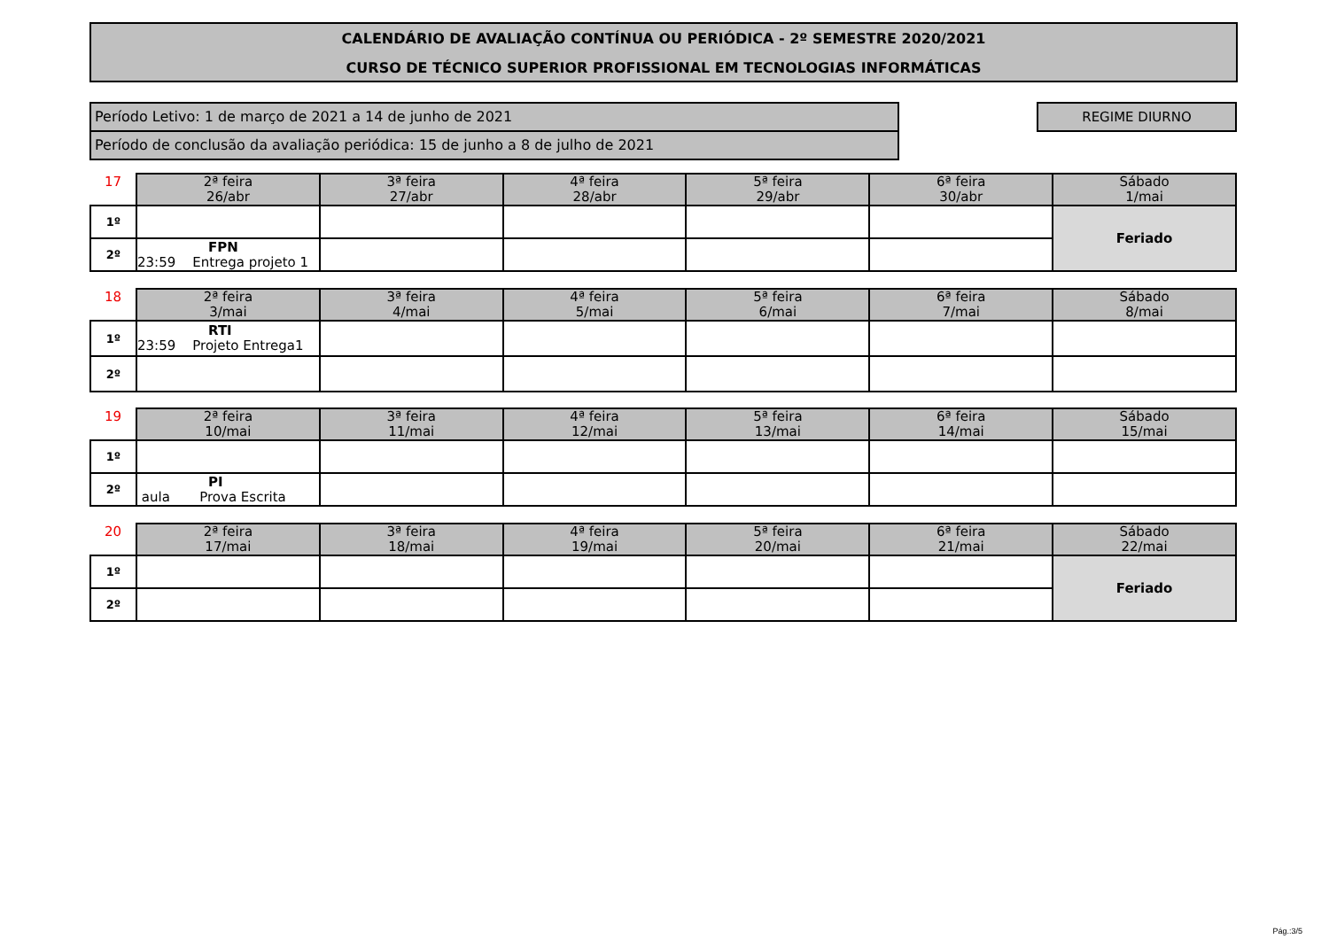CALENDÁRIO DE AVALIAÇÃO CONTÍNUA OU PERIÓDICA - 2º SEMESTRE 2020/2021
CURSO DE TÉCNICO SUPERIOR PROFISSIONAL EM TECNOLOGIAS INFORMÁTICAS
Período Letivo: 1 de março de 2021 a 14 de junho de 2021
Período de conclusão da avaliação periódica: 15 de junho a 8 de julho de 2021
REGIME DIURNO
| 17 | 2ª feira 26/abr | 3ª feira 27/abr | 4ª feira 28/abr | 5ª feira 29/abr | 6ª feira 30/abr | Sábado 1/mai |
| 1º | | | | | | Feriado |
| 2º | FPN 23:59 Entrega projeto 1 | | | | | |
| 18 | 2ª feira 3/mai | 3ª feira 4/mai | 4ª feira 5/mai | 5ª feira 6/mai | 6ª feira 7/mai | Sábado 8/mai |
| 1º | RTI 23:59 Projeto Entrega1 | | | | | |
| 2º | | | | | | |
| 19 | 2ª feira 10/mai | 3ª feira 11/mai | 4ª feira 12/mai | 5ª feira 13/mai | 6ª feira 14/mai | Sábado 15/mai |
| 1º | | | | | | |
| 2º | PI aula Prova Escrita | | | | | |
| 20 | 2ª feira 17/mai | 3ª feira 18/mai | 4ª feira 19/mai | 5ª feira 20/mai | 6ª feira 21/mai | Sábado 22/mai |
| 1º | | | | | | Feriado |
| 2º | | | | | | |
Pág.:3/5